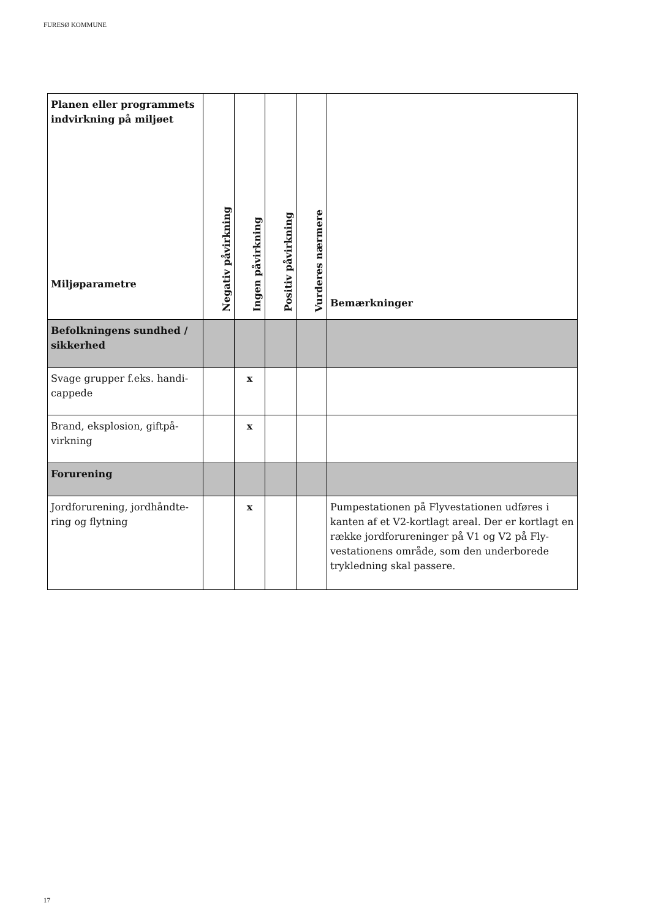FURESØ KOMMUNE
| Planen eller programmets indvirkning på miljøet Miljøparametre | Negativ påvirkning | Ingen påvirkning | Positiv påvirkning | Vurderes nærmere | Bemærkninger |
| --- | --- | --- | --- | --- | --- |
| Befolkningens sundhed / sikkerhed | | | | | |
| Svage grupper f.eks. handi­cappede | | x | | | |
| Brand, eksplosion, giftpå­virkning | | x | | | |
| Forurening | | | | | |
| Jordforurening, jordhåndte­ring og flytning | | x | | | Pumpestationen på Flyvestationen udføres i kanten af et V2-kortlagt areal. Der er kortlagt en række jordforureninger på V1 og V2 på Fly­vestationens område, som den underborede trykledning skal passere. |
17